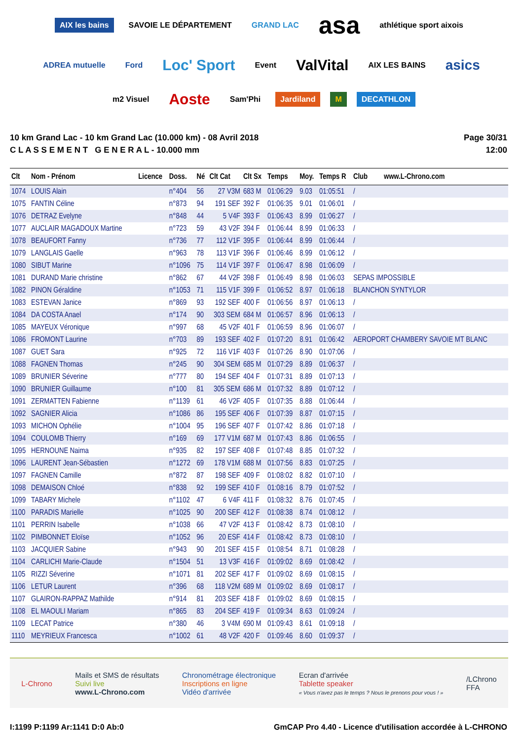AIX les bains SAVOIE LE DÉPARTEMENT GRAND LAC asa athlétique sport aixois ADREA mutuelle Ford Loc' Sport Event ValVital AIX LES BAINS asics m2 Visuel Aoste Sam'Phi Jardiland M DECATHLON
10 km Grand Lac - 10 km Grand Lac (10.000 km) - 08 Avril 2018
C L A S S E M E N T G E N E R A L - 10.000 mm
Page 30/31
12:00
| Clt | Nom - Prénom | Licence | Doss. | Né | Clt Cat | Clt Sx | Temps | Moy. | Temps R | Club www.L-Chrono.com |
| --- | --- | --- | --- | --- | --- | --- | --- | --- | --- | --- |
| 1074 | LOUIS Alain | | n°404 | 56 | 27 V3M | 683 M | 01:06:29 | 9.03 | 01:05:51 | / |
| 1075 | FANTIN Céline | | n°873 | 94 | 191 SEF | 392 F | 01:06:35 | 9.01 | 01:06:01 | / |
| 1076 | DETRAZ Evelyne | | n°848 | 44 | 5 V4F | 393 F | 01:06:43 | 8.99 | 01:06:27 | / |
| 1077 | AUCLAIR MAGADOUX Martine | | n°723 | 59 | 43 V2F | 394 F | 01:06:44 | 8.99 | 01:06:33 | / |
| 1078 | BEAUFORT Fanny | | n°736 | 77 | 112 V1F | 395 F | 01:06:44 | 8.99 | 01:06:44 | / |
| 1079 | LANGLAIS Gaelle | | n°963 | 78 | 113 V1F | 396 F | 01:06:46 | 8.99 | 01:06:12 | / |
| 1080 | SIBUT Marine | | n°1096 | 75 | 114 V1F | 397 F | 01:06:47 | 8.98 | 01:06:09 | / |
| 1081 | DURAND Marie christine | | n°862 | 67 | 44 V2F | 398 F | 01:06:49 | 8.98 | 01:06:03 | SEPAS IMPOSSIBLE |
| 1082 | PINON Géraldine | | n°1053 | 71 | 115 V1F | 399 F | 01:06:52 | 8.97 | 01:06:18 | BLANCHON SYNTYLOR |
| 1083 | ESTEVAN Janice | | n°869 | 93 | 192 SEF | 400 F | 01:06:56 | 8.97 | 01:06:13 | / |
| 1084 | DA COSTA Anael | | n°174 | 90 | 303 SEM | 684 M | 01:06:57 | 8.96 | 01:06:13 | / |
| 1085 | MAYEUX Véronique | | n°997 | 68 | 45 V2F | 401 F | 01:06:59 | 8.96 | 01:06:07 | / |
| 1086 | FROMONT Laurine | | n°703 | 89 | 193 SEF | 402 F | 01:07:20 | 8.91 | 01:06:42 | AEROPORT CHAMBERY SAVOIE MT BLANC |
| 1087 | GUET Sara | | n°925 | 72 | 116 V1F | 403 F | 01:07:26 | 8.90 | 01:07:06 | / |
| 1088 | FAGNEN Thomas | | n°245 | 90 | 304 SEM | 685 M | 01:07:29 | 8.89 | 01:06:37 | / |
| 1089 | BRUNIER Séverine | | n°777 | 80 | 194 SEF | 404 F | 01:07:31 | 8.89 | 01:07:13 | / |
| 1090 | BRUNIER Guillaume | | n°100 | 81 | 305 SEM | 686 M | 01:07:32 | 8.89 | 01:07:12 | / |
| 1091 | ZERMATTEN Fabienne | | n°1139 | 61 | 46 V2F | 405 F | 01:07:35 | 8.88 | 01:06:44 | / |
| 1092 | SAGNIER Alicia | | n°1086 | 86 | 195 SEF | 406 F | 01:07:39 | 8.87 | 01:07:15 | / |
| 1093 | MICHON Ophélie | | n°1004 | 95 | 196 SEF | 407 F | 01:07:42 | 8.86 | 01:07:18 | / |
| 1094 | COULOMB Thierry | | n°169 | 69 | 177 V1M | 687 M | 01:07:43 | 8.86 | 01:06:55 | / |
| 1095 | HERNOUNE Naima | | n°935 | 82 | 197 SEF | 408 F | 01:07:48 | 8.85 | 01:07:32 | / |
| 1096 | LAURENT Jean-Sébastien | | n°1272 | 69 | 178 V1M | 688 M | 01:07:56 | 8.83 | 01:07:25 | / |
| 1097 | FAGNEN Camille | | n°872 | 87 | 198 SEF | 409 F | 01:08:02 | 8.82 | 01:07:10 | / |
| 1098 | DEMAISON Chloé | | n°838 | 92 | 199 SEF | 410 F | 01:08:16 | 8.79 | 01:07:52 | / |
| 1099 | TABARY Michele | | n°1102 | 47 | 6 V4F | 411 F | 01:08:32 | 8.76 | 01:07:45 | / |
| 1100 | PARADIS Marielle | | n°1025 | 90 | 200 SEF | 412 F | 01:08:38 | 8.74 | 01:08:12 | / |
| 1101 | PERRIN Isabelle | | n°1038 | 66 | 47 V2F | 413 F | 01:08:42 | 8.73 | 01:08:10 | / |
| 1102 | PIMBONNET Eloïse | | n°1052 | 96 | 20 ESF | 414 F | 01:08:42 | 8.73 | 01:08:10 | / |
| 1103 | JACQUIER Sabine | | n°943 | 90 | 201 SEF | 415 F | 01:08:54 | 8.71 | 01:08:28 | / |
| 1104 | CARLICHI Marie-Claude | | n°1504 | 51 | 13 V3F | 416 F | 01:09:02 | 8.69 | 01:08:42 | / |
| 1105 | RIZZI Séverine | | n°1071 | 81 | 202 SEF | 417 F | 01:09:02 | 8.69 | 01:08:15 | / |
| 1106 | LETUR Laurent | | n°396 | 68 | 118 V2M | 689 M | 01:09:02 | 8.69 | 01:08:17 | / |
| 1107 | GLAIRON-RAPPAZ Mathilde | | n°914 | 81 | 203 SEF | 418 F | 01:09:02 | 8.69 | 01:08:15 | / |
| 1108 | EL MAOULI Mariam | | n°865 | 83 | 204 SEF | 419 F | 01:09:34 | 8.63 | 01:09:24 | / |
| 1109 | LECAT Patrice | | n°380 | 46 | 3 V4M | 690 M | 01:09:43 | 8.61 | 01:09:18 | / |
| 1110 | MEYRIEUX Francesca | | n°1002 | 61 | 48 V2F | 420 F | 01:09:46 | 8.60 | 01:09:37 | / |
L-Chrono
Mails et SMS de résultats
Suivi live
www.L-Chrono.com
Chronométrage électronique
Inscriptions en ligne
Vidéo d'arrivée
Ecran d'arrivée
Tablette speaker
« Vous n'avez pas le temps ? Nous le prenons pour vous ! »
/LChrono
FFA
I:1199 P:1199 Ar:1141 D:0 Ab:0 GmCAP Pro 4.40 - Licence d'utilisation accordée à L-CHRONO